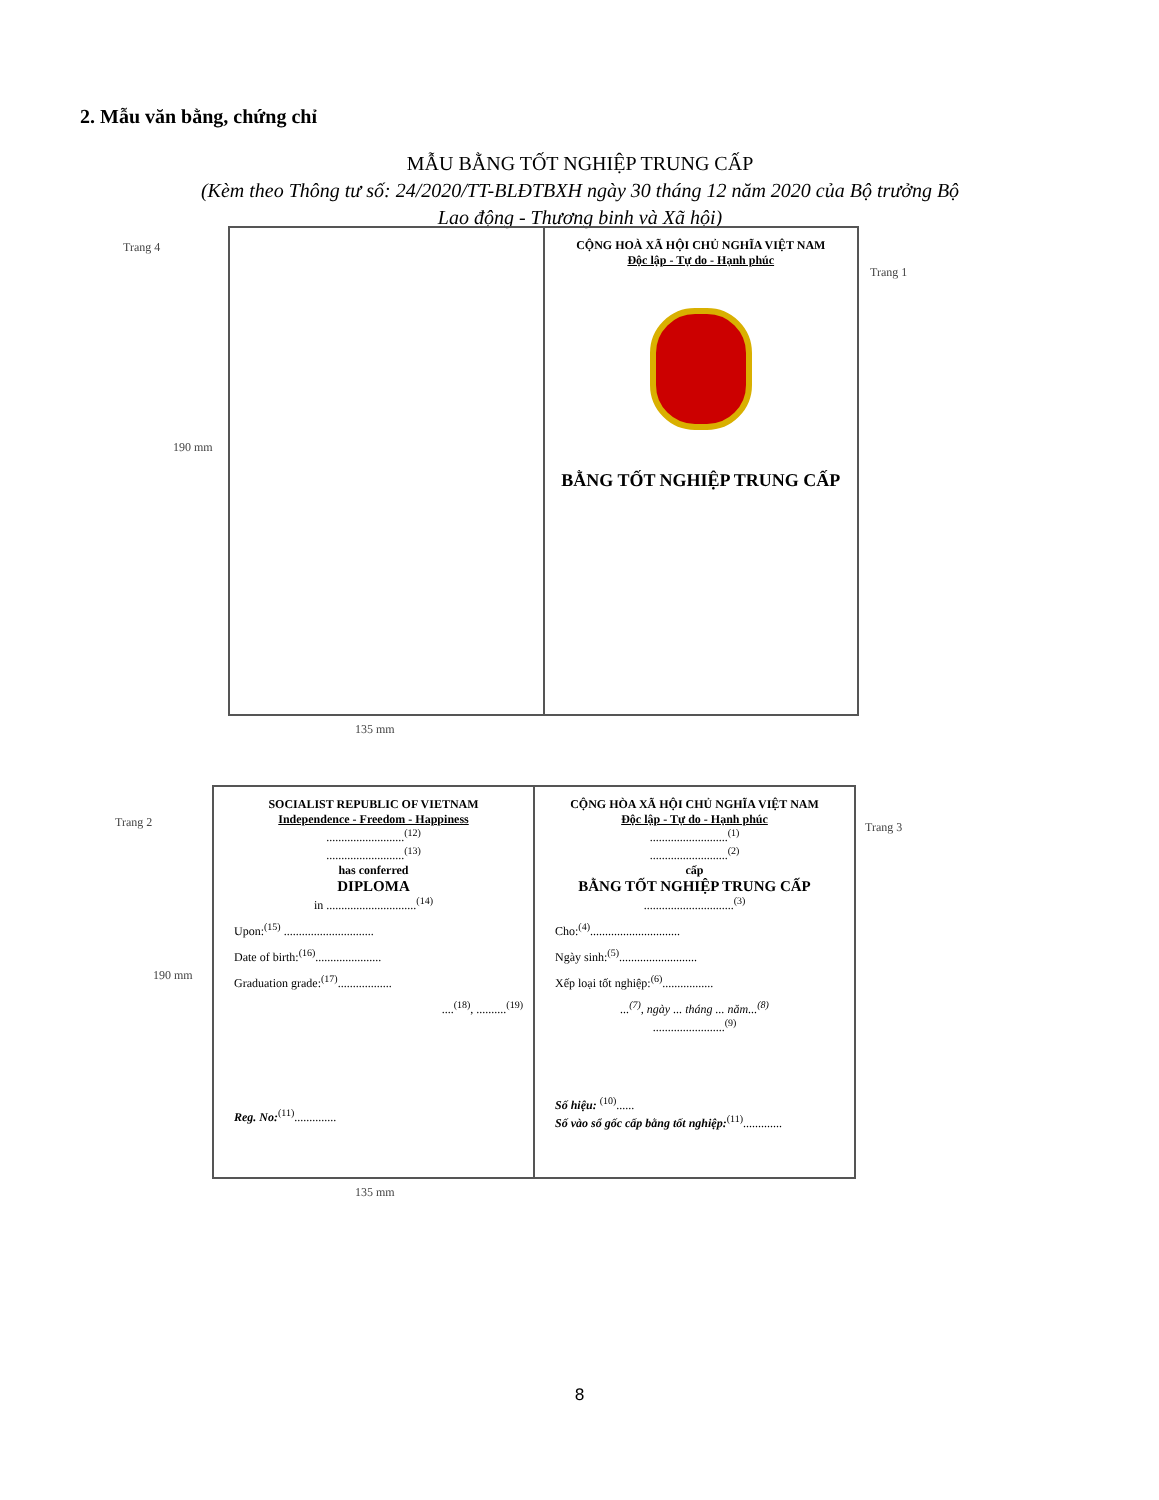2. Mẫu văn bằng, chứng chỉ
MẪU BẰNG TỐT NGHIỆP TRUNG CẤP
(Kèm theo Thông tư số: 24/2020/TT-BLĐTBXH ngày 30 tháng 12 năm 2020 của Bộ trưởng Bộ
Lao động - Thương binh và Xã hội)
Trang 4
190 mm
Trang 1
CỘNG HOÀ XÃ HỘI CHỦ NGHĨA VIỆT NAM
Độc lập - Tự do - Hạnh phúc
BẰNG TỐT NGHIỆP TRUNG CẤP
135 mm
Trang 2
190 mm
Trang 3
SOCIALIST REPUBLIC OF VIETNAM
Independence - Freedom - Happiness
..........................<sup>(12)</sup>
..........................<sup>(13)</sup>
has conferred
DIPLOMA
in ..............................<sup>(14)</sup>
Upon:<sup>(15)</sup> ..............................
Date of birth:<sup>(16)</sup>......................
Graduation grade:<sup>(17)</sup>..................
....<sup>(18)</sup>, ..........<sup>(19)</sup>
Reg. No:<sup>(11)</sup>..............
CỘNG HÒA XÃ HỘI CHỦ NGHĨA VIỆT NAM
Độc lập - Tự do - Hạnh phúc
..........................<sup>(1)</sup>
..........................<sup>(2)</sup>
cấp
BẰNG TỐT NGHIỆP TRUNG CẤP
..............................<sup>(3)</sup>
Cho:<sup>(4)</sup>..............................
Ngày sinh:<sup>(5)</sup>..........................
Xếp loại tốt nghiệp:<sup>(6)</sup>.................
...<sup>(7)</sup>, ngày ... tháng ... năm...<sup>(8)</sup>
........................<sup>(9)</sup>
Số hiệu: <sup>(10)</sup>......
Số vào sổ gốc cấp bằng tốt nghiệp:<sup>(11)</sup>.............
135 mm
8